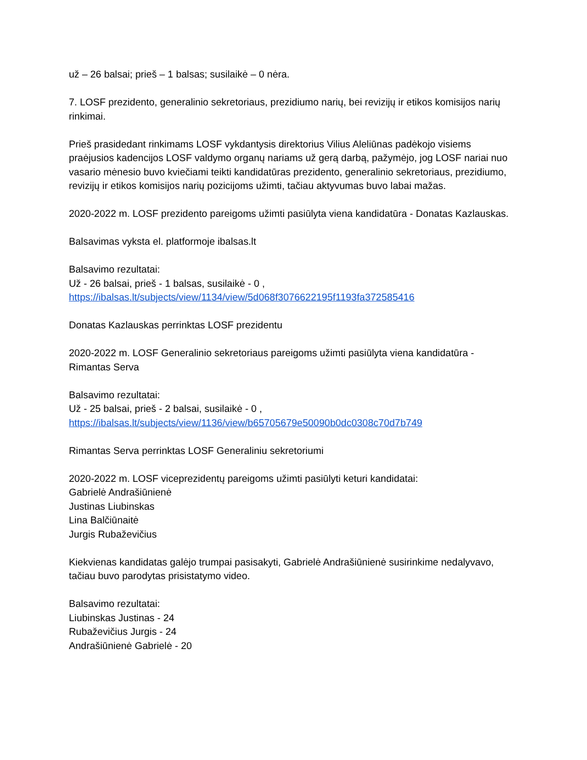už – 26 balsai; prieš – 1 balsas; susilaikė – 0 nėra.
7. LOSF prezidento, generalinio sekretoriaus, prezidiumo narių, bei revizijų ir etikos komisijos narių rinkimai.
Prieš prasidedant rinkimams LOSF vykdantysis direktorius Vilius Aleliūnas padėkojo visiems praėjusios kadencijos LOSF valdymo organų nariams už gerą darbą, pažymėjo, jog LOSF nariai nuo vasario mėnesio buvo kviečiami teikti kandidatūras prezidento, generalinio sekretoriaus, prezidiumo, revizijų ir etikos komisijos narių pozicijoms užimti, tačiau aktyvumas buvo labai mažas.
2020-2022 m. LOSF prezidento pareigoms užimti pasiūlyta viena kandidatūra - Donatas Kazlauskas.
Balsavimas vyksta el. platformoje ibalsas.lt
Balsavimo rezultatai:
Už - 26 balsai, prieš - 1 balsas, susilaikė - 0 ,
https://ibalsas.lt/subjects/view/1134/view/5d068f3076622195f1193fa372585416
Donatas Kazlauskas perrinktas LOSF prezidentu
2020-2022 m. LOSF Generalinio sekretoriaus pareigoms užimti pasiūlyta viena kandidatūra - Rimantas Serva
Balsavimo rezultatai:
Už - 25 balsai, prieš - 2 balsai, susilaikė - 0 ,
https://ibalsas.lt/subjects/view/1136/view/b65705679e50090b0dc0308c70d7b749
Rimantas Serva perrinktas LOSF Generaliniu sekretoriumi
2020-2022 m. LOSF viceprezidentų pareigoms užimti pasiūlyti keturi kandidatai:
Gabrielė Andrašiūnienė
Justinas Liubinskas
Lina Balčiūnaitė
Jurgis Rubaževičius
Kiekvienas kandidatas galėjo trumpai pasisakyti, Gabrielė Andrašiūnienė susirinkime nedalyvavo, tačiau buvo parodytas prisistatymo video.
Balsavimo rezultatai:
Liubinskas Justinas - 24
Rubaževičius Jurgis - 24
Andrašiūnienė Gabrielė - 20